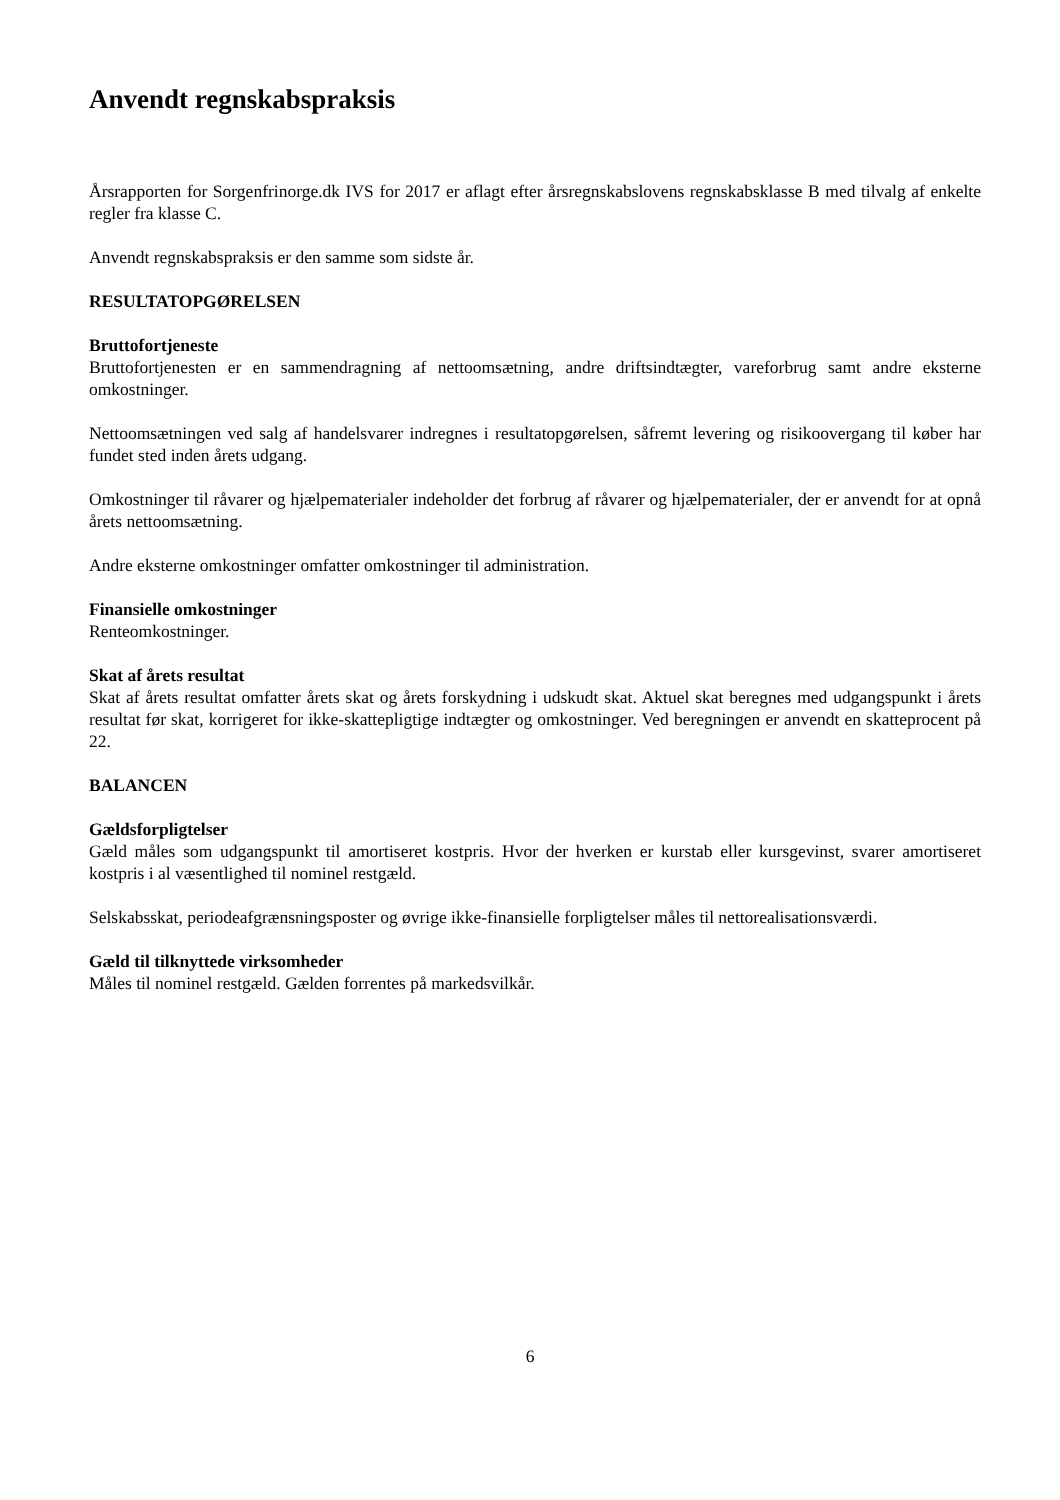Anvendt regnskabspraksis
Årsrapporten for Sorgenfrinorge.dk IVS for 2017 er aflagt efter årsregnskabslovens regnskabsklasse B med tilvalg af enkelte regler fra klasse C.
Anvendt regnskabspraksis er den samme som sidste år.
RESULTATOPGØRELSEN
Bruttofortjeneste
Bruttofortjenesten er en sammendragning af nettoomsætning, andre driftsindtægter, vareforbrug samt andre eksterne omkostninger.
Nettoomsætningen ved salg af handelsvarer indregnes i resultatopgørelsen, såfremt levering og risikoovergang til køber har fundet sted inden årets udgang.
Omkostninger til råvarer og hjælpematerialer indeholder det forbrug af råvarer og hjælpematerialer, der er anvendt for at opnå årets nettoomsætning.
Andre eksterne omkostninger omfatter omkostninger til administration.
Finansielle omkostninger
Renteomkostninger.
Skat af årets resultat
Skat af årets resultat omfatter årets skat og årets forskydning i udskudt skat. Aktuel skat beregnes med udgangspunkt i årets resultat før skat, korrigeret for ikke-skattepligtige indtægter og omkostninger. Ved beregningen er anvendt en skatteprocent på 22.
BALANCEN
Gældsforpligtelser
Gæld måles som udgangspunkt til amortiseret kostpris. Hvor der hverken er kurstab eller kursgevinst, svarer amortiseret kostpris i al væsentlighed til nominel restgæld.
Selskabsskat, periodeafgrænsningsposter og øvrige ikke-finansielle forpligtelser måles til nettorealisationsværdi.
Gæld til tilknyttede virksomheder
Måles til nominel restgæld. Gælden forrentes på markedsvilkår.
6